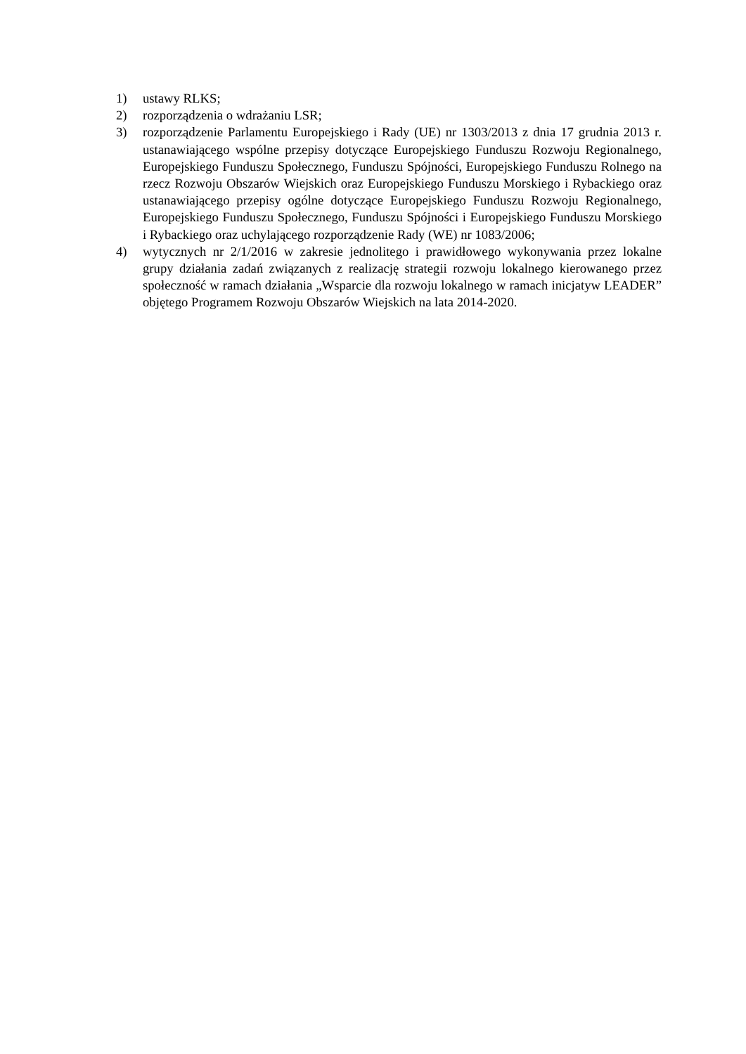1) ustawy RLKS;
2) rozporządzenia o wdrażaniu LSR;
3) rozporządzenie Parlamentu Europejskiego i Rady (UE) nr 1303/2013 z dnia 17 grudnia 2013 r. ustanawiającego wspólne przepisy dotyczące Europejskiego Funduszu Rozwoju Regionalnego, Europejskiego Funduszu Społecznego, Funduszu Spójności, Europejskiego Funduszu Rolnego na rzecz Rozwoju Obszarów Wiejskich oraz Europejskiego Funduszu Morskiego i Rybackiego oraz ustanawiającego przepisy ogólne dotyczące Europejskiego Funduszu Rozwoju Regionalnego, Europejskiego Funduszu Społecznego, Funduszu Spójności i Europejskiego Funduszu Morskiego i Rybackiego oraz uchylającego rozporządzenie Rady (WE) nr 1083/2006;
4) wytycznych nr 2/1/2016 w zakresie jednolitego i prawidłowego wykonywania przez lokalne grupy działania zadań związanych z realizację strategii rozwoju lokalnego kierowanego przez społeczność w ramach działania „Wsparcie dla rozwoju lokalnego w ramach inicjatyw LEADER” objętego Programem Rozwoju Obszarów Wiejskich na lata 2014-2020.